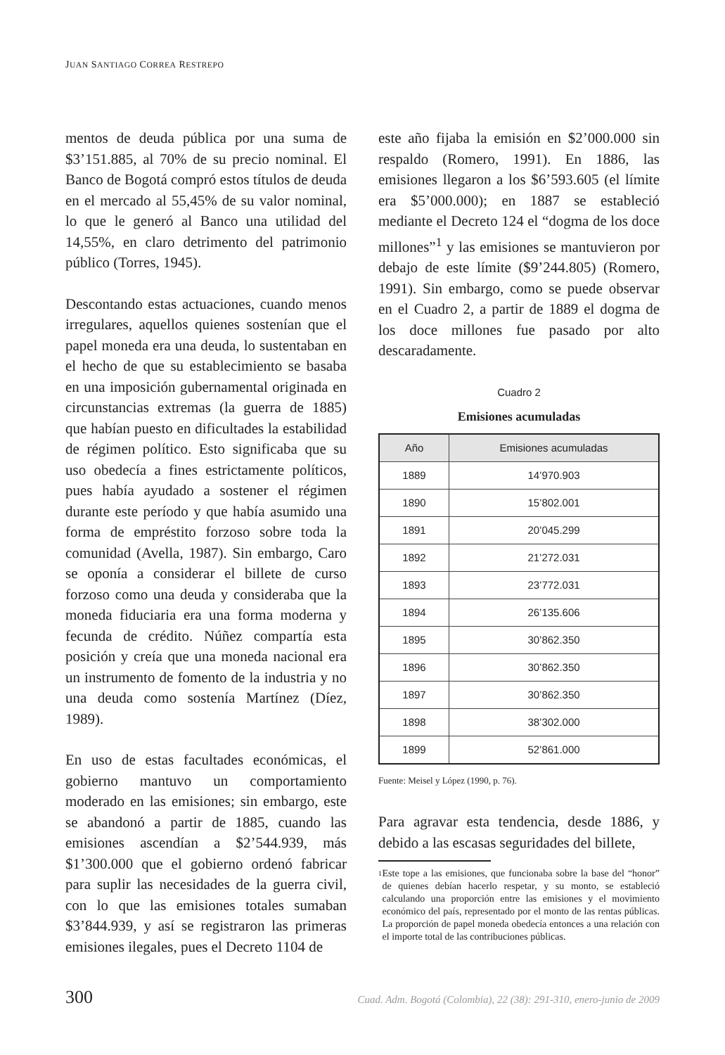JUAN SANTIAGO CORREA RESTREPO
mentos de deuda pública por una suma de $3’151.885, al 70% de su precio nominal. El Banco de Bogotá compró estos títulos de deuda en el mercado al 55,45% de su valor nominal, lo que le generó al Banco una utilidad del 14,55%, en claro detrimento del patrimonio público (Torres, 1945).
Descontando estas actuaciones, cuando menos irregulares, aquellos quienes sostenían que el papel moneda era una deuda, lo sustentaban en el hecho de que su establecimiento se basaba en una imposición gubernamental originada en circunstancias extremas (la guerra de 1885) que habían puesto en dificultades la estabilidad de régimen político. Esto significaba que su uso obedecía a fines estrictamente políticos, pues había ayudado a sostener el régimen durante este período y que había asumido una forma de empréstito forzoso sobre toda la comunidad (Avella, 1987). Sin embargo, Caro se oponía a considerar el billete de curso forzoso como una deuda y consideraba que la moneda fiduciaria era una forma moderna y fecunda de crédito. Núñez compartía esta posición y creía que una moneda nacional era un instrumento de fomento de la industria y no una deuda como sostenía Martínez (Díez, 1989).
En uso de estas facultades económicas, el gobierno mantuvo un comportamiento moderado en las emisiones; sin embargo, este se abandonó a partir de 1885, cuando las emisiones ascendían a $2’544.939, más $1’300.000 que el gobierno ordenó fabricar para suplir las necesidades de la guerra civil, con lo que las emisiones totales sumaban $3’844.939, y así se registraron las primeras emisiones ilegales, pues el Decreto 1104 de
este año fijaba la emisión en $2’000.000 sin respaldo (Romero, 1991). En 1886, las emisiones llegaron a los $6’593.605 (el límite era $5’000.000); en 1887 se estableció mediante el Decreto 124 el “dogma de los doce millones”<sup>1</sup> y las emisiones se mantuvieron por debajo de este límite ($9’244.805) (Romero, 1991). Sin embargo, como se puede observar en el Cuadro 2, a partir de 1889 el dogma de los doce millones fue pasado por alto descaradamente.
Cuadro 2
Emisiones acumuladas
| Año | Emisiones acumuladas |
| --- | --- |
| 1889 | 14’970.903 |
| 1890 | 15’802.001 |
| 1891 | 20’045.299 |
| 1892 | 21’272.031 |
| 1893 | 23’772.031 |
| 1894 | 26’135.606 |
| 1895 | 30’862.350 |
| 1896 | 30’862.350 |
| 1897 | 30’862.350 |
| 1898 | 38’302.000 |
| 1899 | 52’861.000 |
Fuente: Meisel y López (1990, p. 76).
Para agravar esta tendencia, desde 1886, y debido a las escasas seguridades del billete,
1
Este tope a las emisiones, que funcionaba sobre la base del “honor” de quienes debían hacerlo respetar, y su monto, se estableció calculando una proporción entre las emisiones y el movimiento económico del país, representado por el monto de las rentas públicas. La proporción de papel moneda obedecía entonces a una relación con el importe total de las contribuciones públicas.
300 Cuad. Adm. Bogotá (Colombia), 22 (38): 291-310, enero-junio de 2009